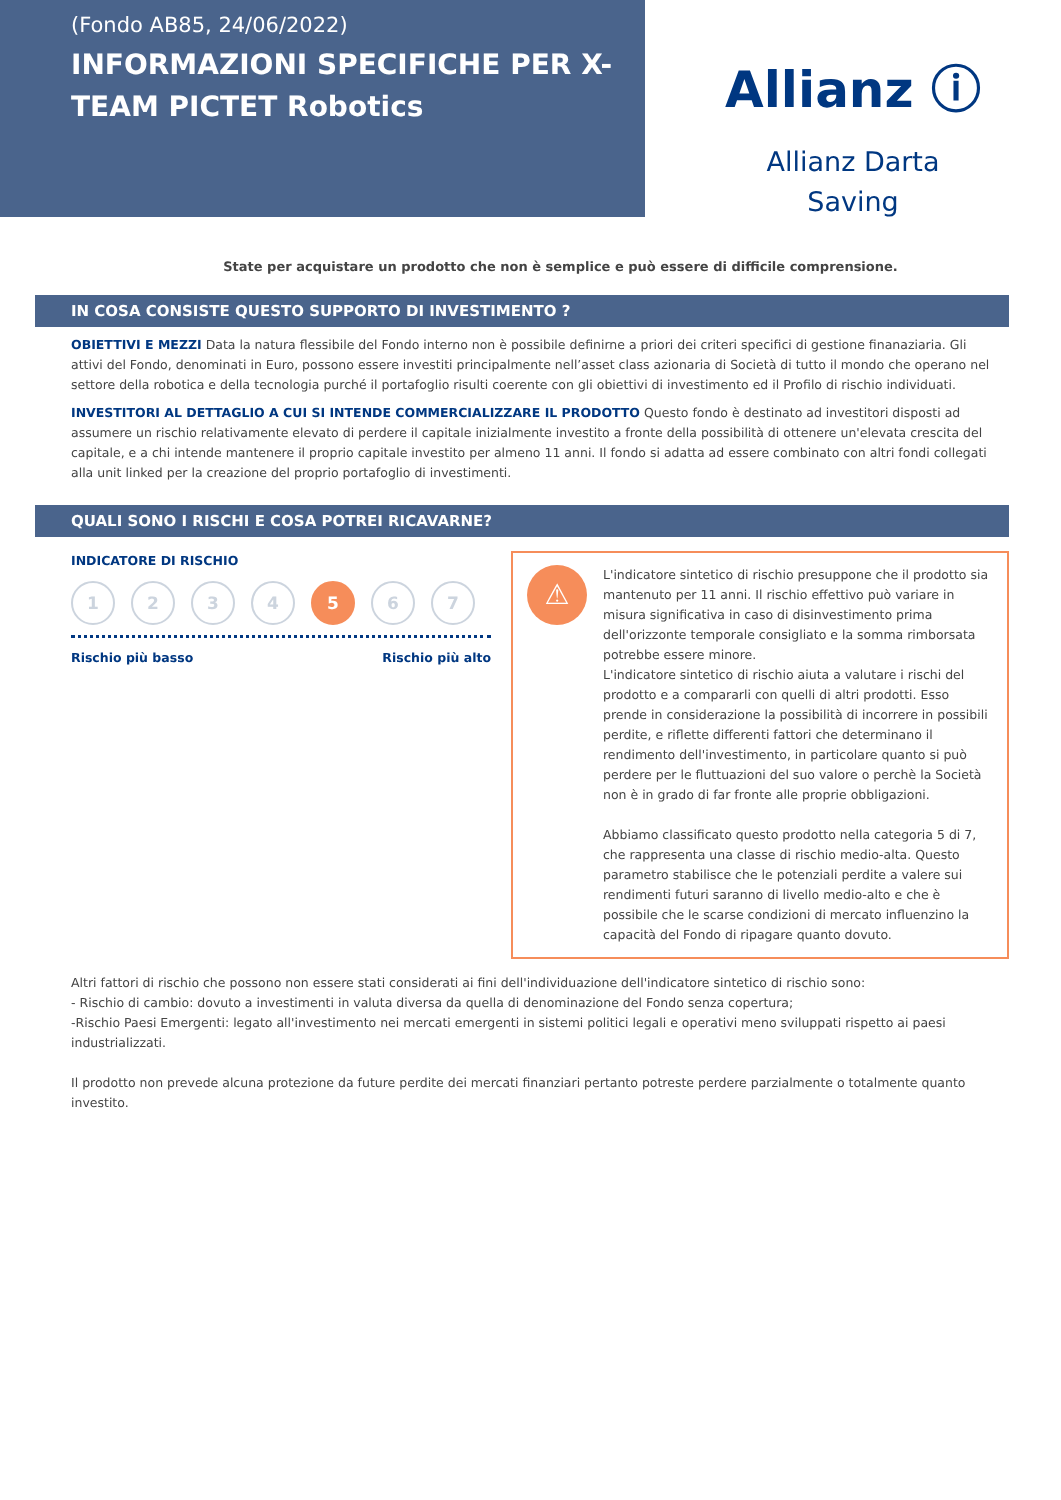(Fondo AB85, 24/06/2022)
INFORMAZIONI SPECIFICHE PER X-TEAM PICTET Robotics
Allianz ⓘ
Allianz Darta
Saving
State per acquistare un prodotto che non è semplice e può essere di difficile comprensione.
IN COSA CONSISTE QUESTO SUPPORTO DI INVESTIMENTO ?
OBIETTIVI E MEZZI Data la natura flessibile del Fondo interno non è possibile definirne a priori dei criteri specifici di gestione finanaziaria. Gli attivi del Fondo, denominati in Euro, possono essere investiti principalmente nell’asset class azionaria di Società di tutto il mondo che operano nel settore della robotica e della tecnologia purché il portafoglio risulti coerente con gli obiettivi di investimento ed il Profilo di rischio individuati.
INVESTITORI AL DETTAGLIO A CUI SI INTENDE COMMERCIALIZZARE IL PRODOTTO Questo fondo è destinato ad investitori disposti ad assumere un rischio relativamente elevato di perdere il capitale inizialmente investito a fronte della possibilità di ottenere un'elevata crescita del capitale, e a chi intende mantenere il proprio capitale investito per almeno 11 anni. Il fondo si adatta ad essere combinato con altri fondi collegati alla unit linked per la creazione del proprio portafoglio di investimenti.
QUALI SONO I RISCHI E COSA POTREI RICAVARNE?
INDICATORE DI RISCHIO
1234 5 6 7
Rischio più basso Rischio più alto
⚠
L'indicatore sintetico di rischio presuppone che il prodotto sia mantenuto per 11 anni. Il rischio effettivo può variare in misura significativa in caso di disinvestimento prima dell'orizzonte temporale consigliato e la somma rimborsata potrebbe essere minore.
L'indicatore sintetico di rischio aiuta a valutare i rischi del prodotto e a compararli con quelli di altri prodotti. Esso prende in considerazione la possibilità di incorrere in possibili perdite, e riflette differenti fattori che determinano il rendimento dell'investimento, in particolare quanto si può perdere per le fluttuazioni del suo valore o perchè la Società non è in grado di far fronte alle proprie obbligazioni.
Abbiamo classificato questo prodotto nella categoria 5 di 7, che rappresenta una classe di rischio medio-alta. Questo parametro stabilisce che le potenziali perdite a valere sui rendimenti futuri saranno di livello medio-alto e che è possibile che le scarse condizioni di mercato influenzino la capacità del Fondo di ripagare quanto dovuto.
Altri fattori di rischio che possono non essere stati considerati ai fini dell'individuazione dell'indicatore sintetico di rischio sono:
- Rischio di cambio: dovuto a investimenti in valuta diversa da quella di denominazione del Fondo senza copertura;
-Rischio Paesi Emergenti: legato all'investimento nei mercati emergenti in sistemi politici legali e operativi meno sviluppati rispetto ai paesi industrializzati.
Il prodotto non prevede alcuna protezione da future perdite dei mercati finanziari pertanto potreste perdere parzialmente o totalmente quanto investito.